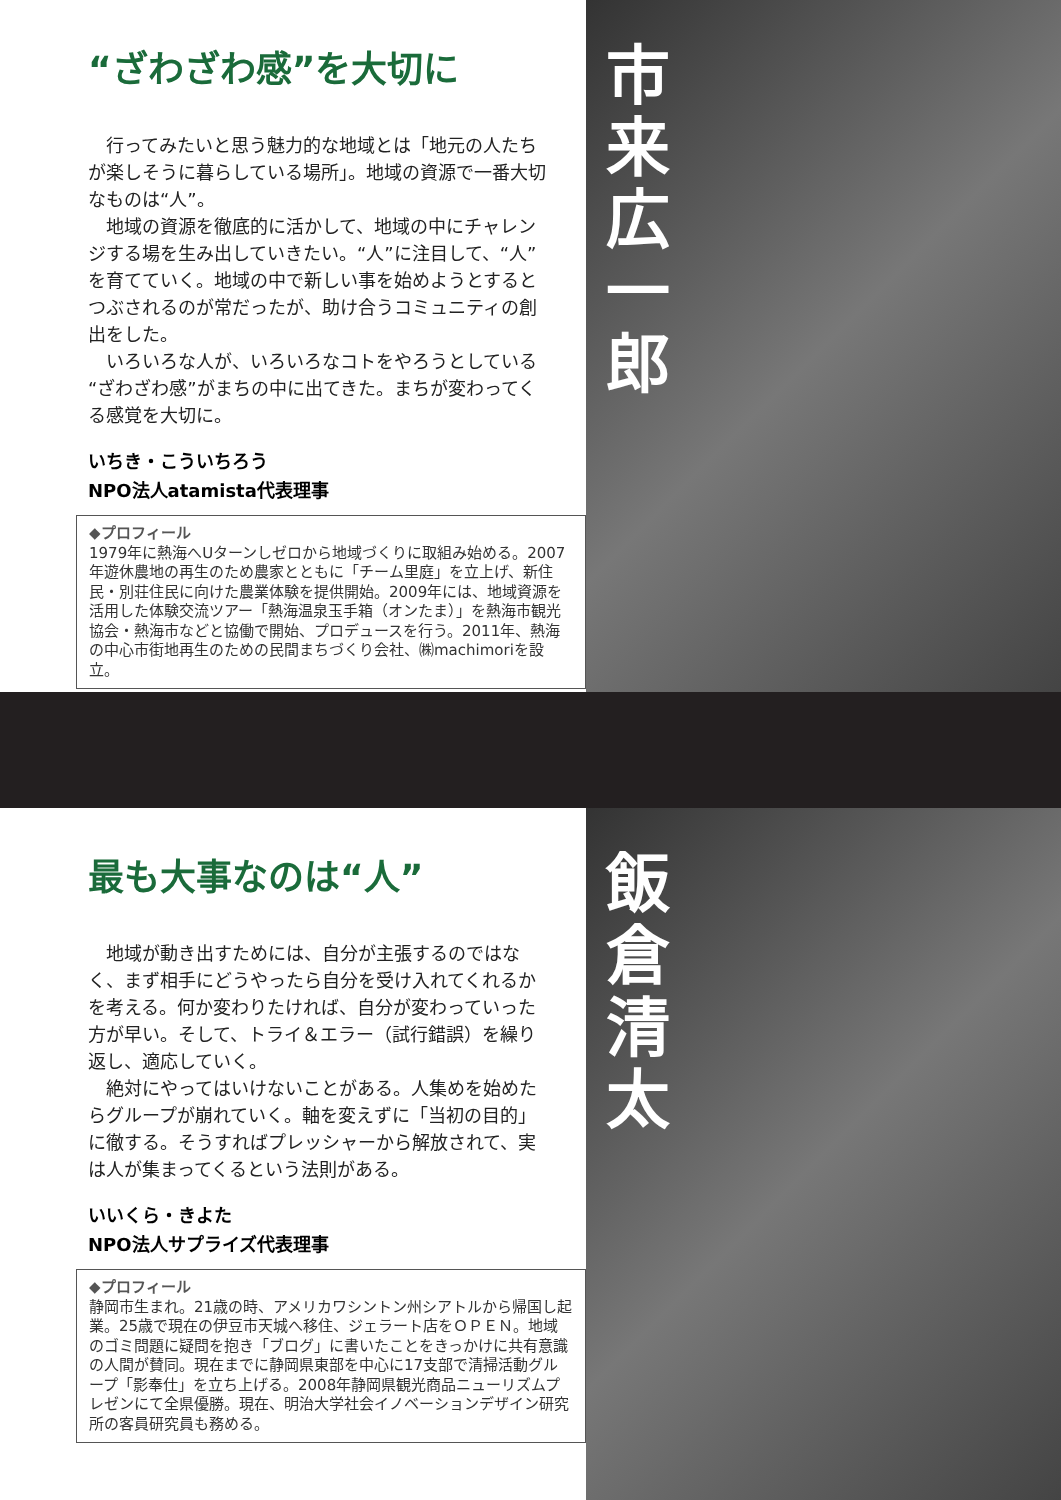“ざわざわ感”を大切に
　行ってみたいと思う魅力的な地域とは「地元の人たちが楽しそうに暮らしている場所」。地域の資源で一番大切なものは“人”。
　地域の資源を徹底的に活かして、地域の中にチャレンジする場を生み出していきたい。“人”に注目して、“人”を育てていく。地域の中で新しい事を始めようとするとつぶされるのが常だったが、助け合うコミュニティの創出をした。
　いろいろな人が、いろいろなコトをやろうとしている“ざわざわ感”がまちの中に出てきた。まちが変わってくる感覚を大切に。
いちき・こういちろう
NPO法人atamista代表理事
◆プロフィール
1979年に熱海へUターンしゼロから地域づくりに取組み始める。2007年遊休農地の再生のため農家とともに「チーム里庭」を立上げ、新住民・別荘住民に向けた農業体験を提供開始。2009年には、地域資源を活用した体験交流ツアー「熱海温泉玉手箱（オンたま）」を熱海市観光協会・熱海市などと協働で開始、プロデュースを行う。2011年、熱海の中心市街地再生のための民間まちづくり会社、㈱machimoriを設立。
市来広一郎
最も大事なのは“人”
　地域が動き出すためには、自分が主張するのではなく、まず相手にどうやったら自分を受け入れてくれるかを考える。何か変わりたければ、自分が変わっていった方が早い。そして、トライ＆エラー（試行錯誤）を繰り返し、適応していく。
　絶対にやってはいけないことがある。人集めを始めたらグループが崩れていく。軸を変えずに「当初の目的」に徹する。そうすればプレッシャーから解放されて、実は人が集まってくるという法則がある。
いいくら・きよた
NPO法人サプライズ代表理事
◆プロフィール
静岡市生まれ。21歳の時、アメリカワシントン州シアトルから帰国し起業。25歳で現在の伊豆市天城へ移住、ジェラート店をＯＰＥＮ。地域のゴミ問題に疑問を抱き「ブログ」に書いたことをきっかけに共有意識の人間が賛同。現在までに静岡県東部を中心に17支部で清掃活動グループ「影奉仕」を立ち上げる。2008年静岡県観光商品ニューリズムプレゼンにて全県優勝。現在、明治大学社会イノベーションデザイン研究所の客員研究員も務める。
飯倉清太